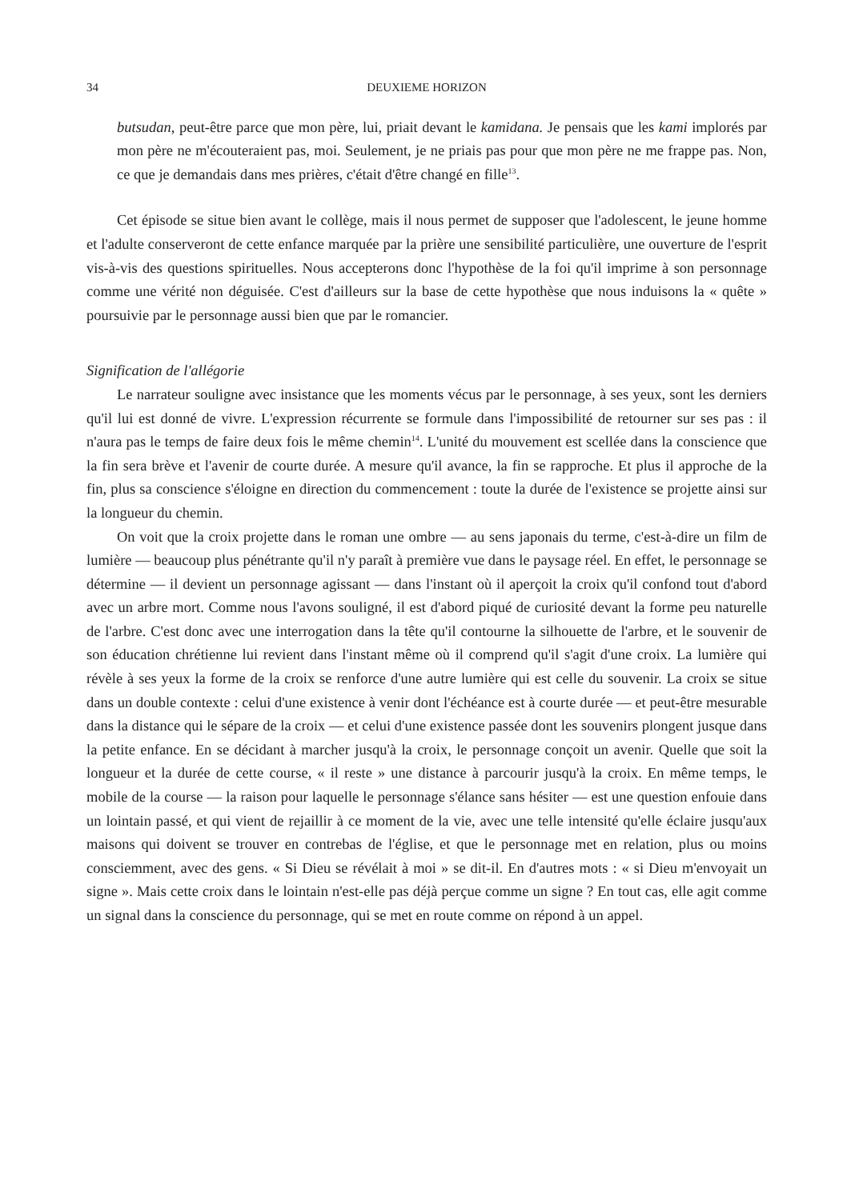34 DEUXIEME HORIZON
butsudan, peut-être parce que mon père, lui, priait devant le kamidana. Je pensais que les kami implorés par mon père ne m'écouteraient pas, moi. Seulement, je ne priais pas pour que mon père ne me frappe pas. Non, ce que je demandais dans mes prières, c'était d'être changé en fille<sup>13</sup>.
Cet épisode se situe bien avant le collège, mais il nous permet de supposer que l'adolescent, le jeune homme et l'adulte conserveront de cette enfance marquée par la prière une sensibilité particulière, une ouverture de l'esprit vis-à-vis des questions spirituelles. Nous accepterons donc l'hypothèse de la foi qu'il imprime à son personnage comme une vérité non déguisée. C'est d'ailleurs sur la base de cette hypothèse que nous induisons la « quête » poursuivie par le personnage aussi bien que par le romancier.
Signification de l'allégorie
Le narrateur souligne avec insistance que les moments vécus par le personnage, à ses yeux, sont les derniers qu'il lui est donné de vivre. L'expression récurrente se formule dans l'impossibilité de retourner sur ses pas : il n'aura pas le temps de faire deux fois le même chemin<sup>14</sup>. L'unité du mouvement est scellée dans la conscience que la fin sera brève et l'avenir de courte durée. A mesure qu'il avance, la fin se rapproche. Et plus il approche de la fin, plus sa conscience s'éloigne en direction du commencement : toute la durée de l'existence se projette ainsi sur la longueur du chemin.
On voit que la croix projette dans le roman une ombre — au sens japonais du terme, c'est-à-dire un film de lumière — beaucoup plus pénétrante qu'il n'y paraît à première vue dans le paysage réel. En effet, le personnage se détermine — il devient un personnage agissant — dans l'instant où il aperçoit la croix qu'il confond tout d'abord avec un arbre mort. Comme nous l'avons souligné, il est d'abord piqué de curiosité devant la forme peu naturelle de l'arbre. C'est donc avec une interrogation dans la tête qu'il contourne la silhouette de l'arbre, et le souvenir de son éducation chrétienne lui revient dans l'instant même où il comprend qu'il s'agit d'une croix. La lumière qui révèle à ses yeux la forme de la croix se renforce d'une autre lumière qui est celle du souvenir. La croix se situe dans un double contexte : celui d'une existence à venir dont l'échéance est à courte durée — et peut-être mesurable dans la distance qui le sépare de la croix — et celui d'une existence passée dont les souvenirs plongent jusque dans la petite enfance. En se décidant à marcher jusqu'à la croix, le personnage conçoit un avenir. Quelle que soit la longueur et la durée de cette course, « il reste » une distance à parcourir jusqu'à la croix. En même temps, le mobile de la course — la raison pour laquelle le personnage s'élance sans hésiter — est une question enfouie dans un lointain passé, et qui vient de rejaillir à ce moment de la vie, avec une telle intensité qu'elle éclaire jusqu'aux maisons qui doivent se trouver en contrebas de l'église, et que le personnage met en relation, plus ou moins consciemment, avec des gens. « Si Dieu se révélait à moi » se dit-il. En d'autres mots : « si Dieu m'envoyait un signe ». Mais cette croix dans le lointain n'est-elle pas déjà perçue comme un signe ? En tout cas, elle agit comme un signal dans la conscience du personnage, qui se met en route comme on répond à un appel.